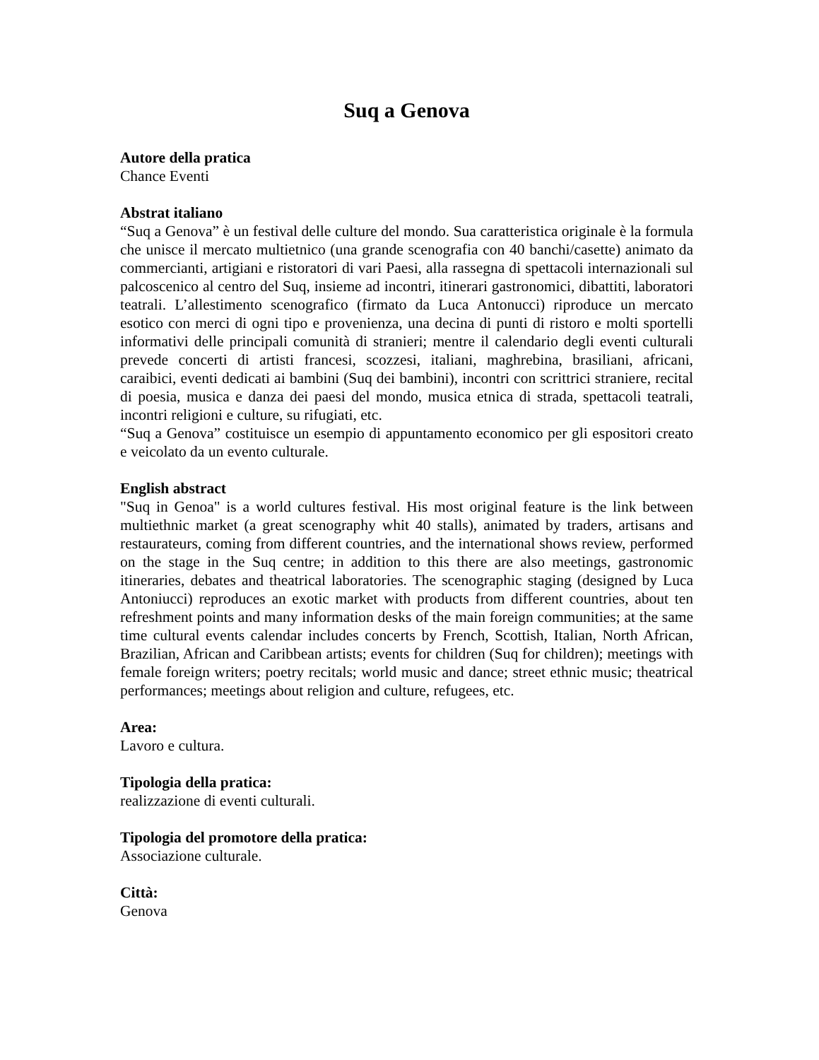Suq a Genova
Autore della pratica
Chance Eventi
Abstrat italiano
“Suq a Genova” è un festival delle culture del mondo. Sua caratteristica originale è la formula che unisce il mercato multietnico (una grande scenografia con 40 banchi/casette) animato da commercianti, artigiani e ristoratori di vari Paesi, alla rassegna di spettacoli internazionali sul palcoscenico al centro del Suq, insieme ad incontri, itinerari gastronomici, dibattiti, laboratori teatrali. L’allestimento scenografico (firmato da Luca Antonucci) riproduce un mercato esotico con merci di ogni tipo e provenienza, una decina di punti di ristoro e molti sportelli informativi delle principali comunità di stranieri; mentre il calendario degli eventi culturali prevede concerti di artisti francesi, scozzesi, italiani, maghrebina, brasiliani, africani, caraibici, eventi dedicati ai bambini (Suq dei bambini), incontri con scrittrici straniere, recital di poesia, musica e danza dei paesi del mondo, musica etnica di strada, spettacoli teatrali, incontri religioni e culture, su rifugiati, etc.
“Suq a Genova” costituisce un esempio di appuntamento economico per gli espositori creato e veicolato da un evento culturale.
English abstract
"Suq in Genoa" is a world cultures festival. His most original feature is the link between multiethnic market (a great scenography whit 40 stalls), animated by traders, artisans and restaurateurs, coming from different countries, and the international shows review, performed on the stage in the Suq centre; in addition to this there are also meetings, gastronomic itineraries, debates and theatrical laboratories. The scenographic staging (designed by Luca Antoniucci) reproduces an exotic market with products from different countries, about ten refreshment points and many information desks of the main foreign communities; at the same time cultural events calendar includes concerts by French, Scottish, Italian, North African, Brazilian, African and Caribbean artists; events for children (Suq for children); meetings with female foreign writers; poetry recitals; world music and dance; street ethnic music; theatrical performances; meetings about religion and culture, refugees, etc.
Area:
Lavoro e cultura.
Tipologia della pratica:
realizzazione di eventi culturali.
Tipologia del promotore della pratica:
Associazione culturale.
Città:
Genova